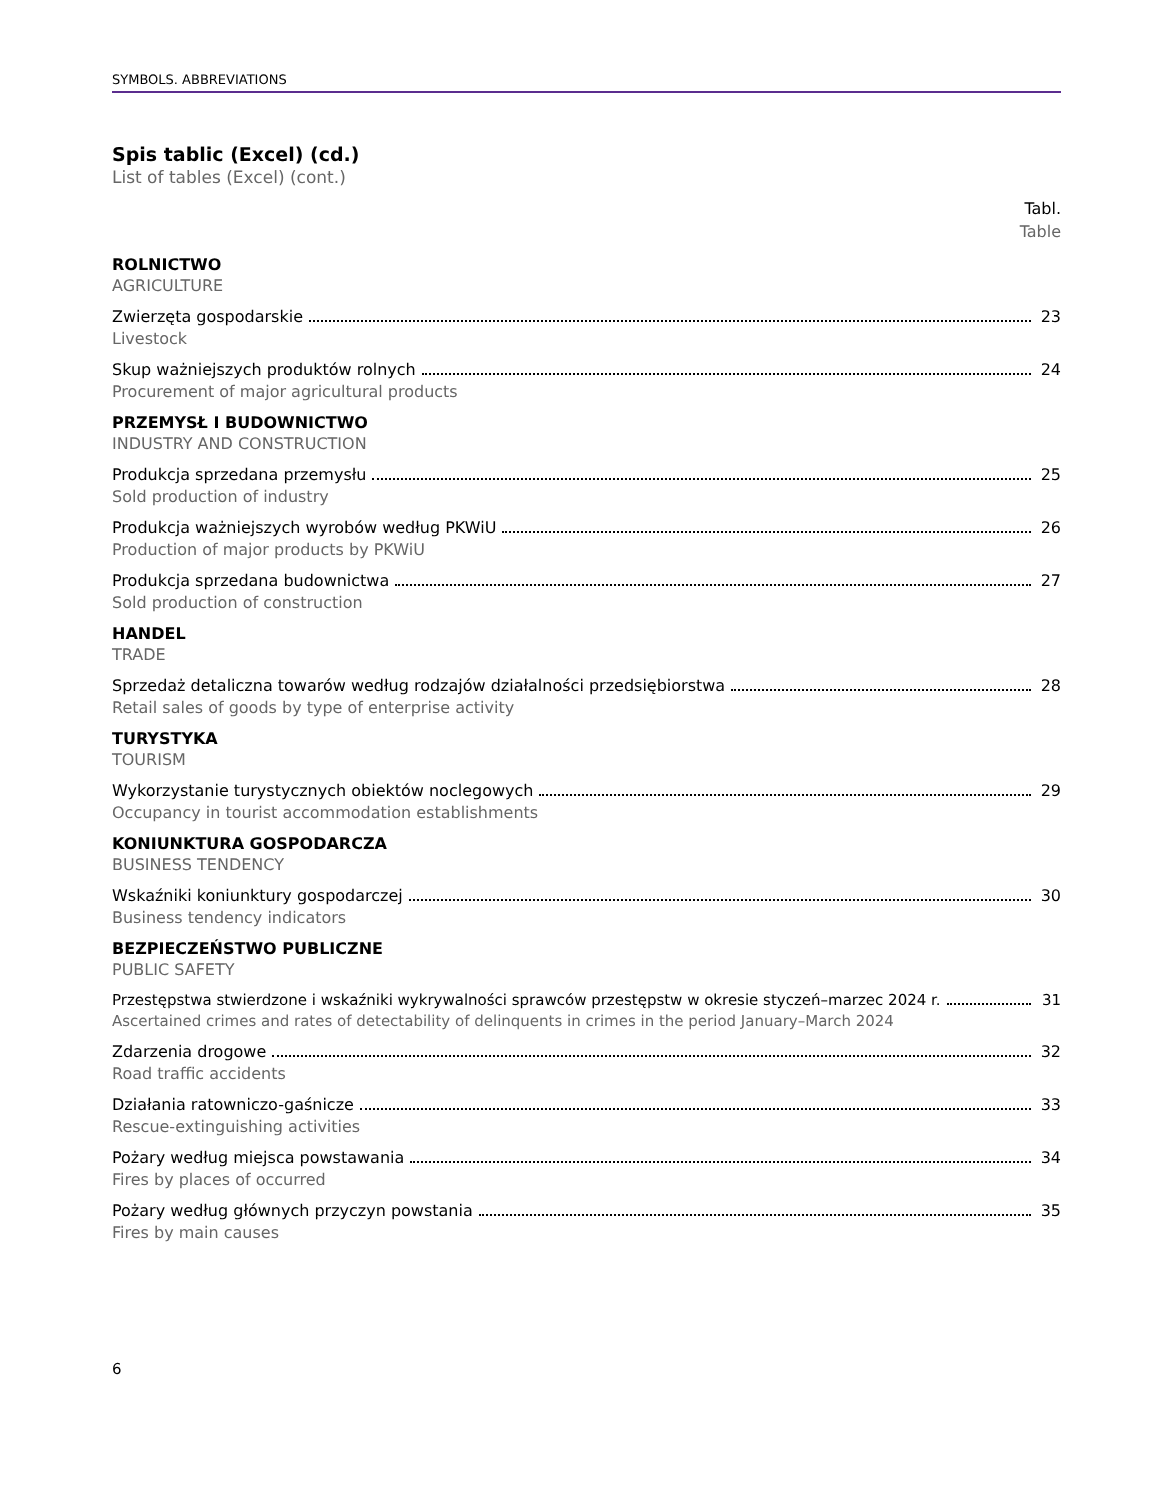SYMBOLS. ABBREVIATIONS
Spis tablic (Excel) (cd.)
List of tables (Excel) (cont.)
Tabl.
Table
ROLNICTWO
AGRICULTURE
Zwierzęta gospodarskie 23
Livestock
Skup ważniejszych produktów rolnych 24
Procurement of major agricultural products
PRZEMYSŁ I BUDOWNICTWO
INDUSTRY AND CONSTRUCTION
Produkcja sprzedana przemysłu 25
Sold production of industry
Produkcja ważniejszych wyrobów według PKWiU 26
Production of major products by PKWiU
Produkcja sprzedana budownictwa 27
Sold production of construction
HANDEL
TRADE
Sprzedaż detaliczna towarów według rodzajów działalności przedsiębiorstwa 28
Retail sales of goods by type of enterprise activity
TURYSTYKA
TOURISM
Wykorzystanie turystycznych obiektów noclegowych 29
Occupancy in tourist accommodation establishments
KONIUNKTURA GOSPODARCZA
BUSINESS TENDENCY
Wskaźniki koniunktury gospodarczej 30
Business tendency indicators
BEZPIECZEŃSTWO PUBLICZNE
PUBLIC SAFETY
Przestępstwa stwierdzone i wskaźniki wykrywalności sprawców przestępstw w okresie styczeń–marzec 2024 r. 31
Ascertained crimes and rates of detectability of delinquents in crimes in the period January–March 2024
Zdarzenia drogowe 32
Road traffic accidents
Działania ratowniczo-gaśnicze 33
Rescue-extinguishing activities
Pożary według miejsca powstawania 34
Fires by places of occurred
Pożary według głównych przyczyn powstania 35
Fires by main causes
6